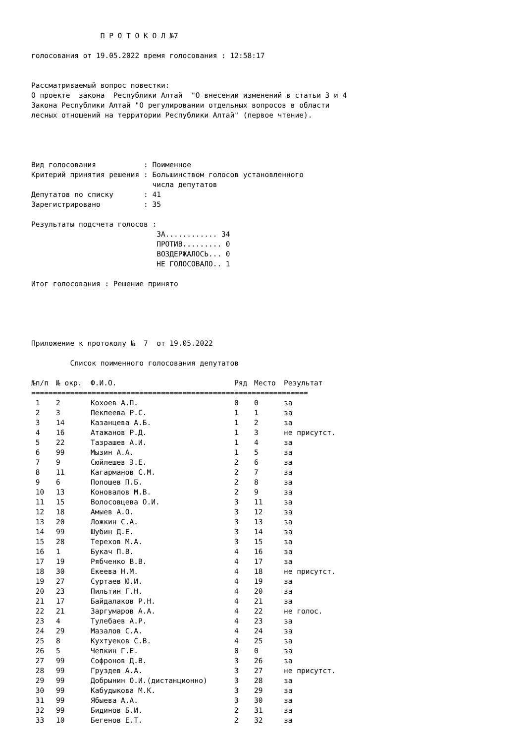П Р О Т О К О Л №7

голосования от 19.05.2022 время голосования : 12:58:17


Рассматриваемый вопрос повестки:
О проекте  закона  Республики Алтай  "О внесении изменений в статьи 3 и 4
Закона Республики Алтай "О регулировании отдельных вопросов в области
лесных отношений на территории Республики Алтай" (первое чтение).




Вид голосования           : Поименное
Критерий принятия решения : Большинством голосов установленного
                            числа депутатов
Депутатов по списку       : 41
Зарегистрировано          : 35

Результаты подсчета голосов :
                             ЗА............ 34
                             ПРОТИВ......... 0
                             ВОЗДЕРЖАЛОСЬ... 0
                             НЕ ГОЛОСОВАЛО.. 1

Итог голосования : Решение принято





Приложение к протоколу №  7  от 19.05.2022

         Список поименного голосования депутатов
| №п/п | № окр. | Ф.И.О. | Ряд | Место | Результат |
| --- | --- | --- | --- | --- | --- |
| ================================================================ | | | | | |
| 1 | 2 | Кохоев А.П. | 0 | 0 | за |
| 2 | 3 | Пекпеева Р.С. | 1 | 1 | за |
| 3 | 14 | Казанцева А.Б. | 1 | 2 | за |
| 4 | 16 | Атажанов Р.Д. | 1 | 3 | не присутст. |
| 5 | 22 | Тазрашев А.И. | 1 | 4 | за |
| 6 | 99 | Мызин А.А. | 1 | 5 | за |
| 7 | 9 | Сюйлешев Э.Е. | 2 | 6 | за |
| 8 | 11 | Кагарманов С.М. | 2 | 7 | за |
| 9 | 6 | Попошев П.Б. | 2 | 8 | за |
| 10 | 13 | Коновалов М.В. | 2 | 9 | за |
| 11 | 15 | Волосовцева О.И. | 3 | 11 | за |
| 12 | 18 | Амыев А.О. | 3 | 12 | за |
| 13 | 20 | Ложкин С.А. | 3 | 13 | за |
| 14 | 99 | Шубин Д.Е. | 3 | 14 | за |
| 15 | 28 | Терехов М.А. | 3 | 15 | за |
| 16 | 1 | Букач П.В. | 4 | 16 | за |
| 17 | 19 | Рябченко В.В. | 4 | 17 | за |
| 18 | 30 | Екеева Н.М. | 4 | 18 | не присутст. |
| 19 | 27 | Суртаев Ю.И. | 4 | 19 | за |
| 20 | 23 | Пильтин Г.Н. | 4 | 20 | за |
| 21 | 17 | Байдалаков Р.Н. | 4 | 21 | за |
| 22 | 21 | Заргумаров А.А. | 4 | 22 | не голос. |
| 23 | 4 | Тулебаев А.Р. | 4 | 23 | за |
| 24 | 29 | Мазалов С.А. | 4 | 24 | за |
| 25 | 8 | Кухтуеков С.В. | 4 | 25 | за |
| 26 | 5 | Чепкин Г.Е. | 0 | 0 | за |
| 27 | 99 | Софронов Д.В. | 3 | 26 | за |
| 28 | 99 | Груздев А.А. | 3 | 27 | не присутст. |
| 29 | 99 | Добрынин О.И.(дистанционно) | 3 | 28 | за |
| 30 | 99 | Кабудыкова М.К. | 3 | 29 | за |
| 31 | 99 | Ябыева А.А. | 3 | 30 | за |
| 32 | 99 | Бидинов Б.И. | 2 | 31 | за |
| 33 | 10 | Бегенов Е.Т. | 2 | 32 | за |